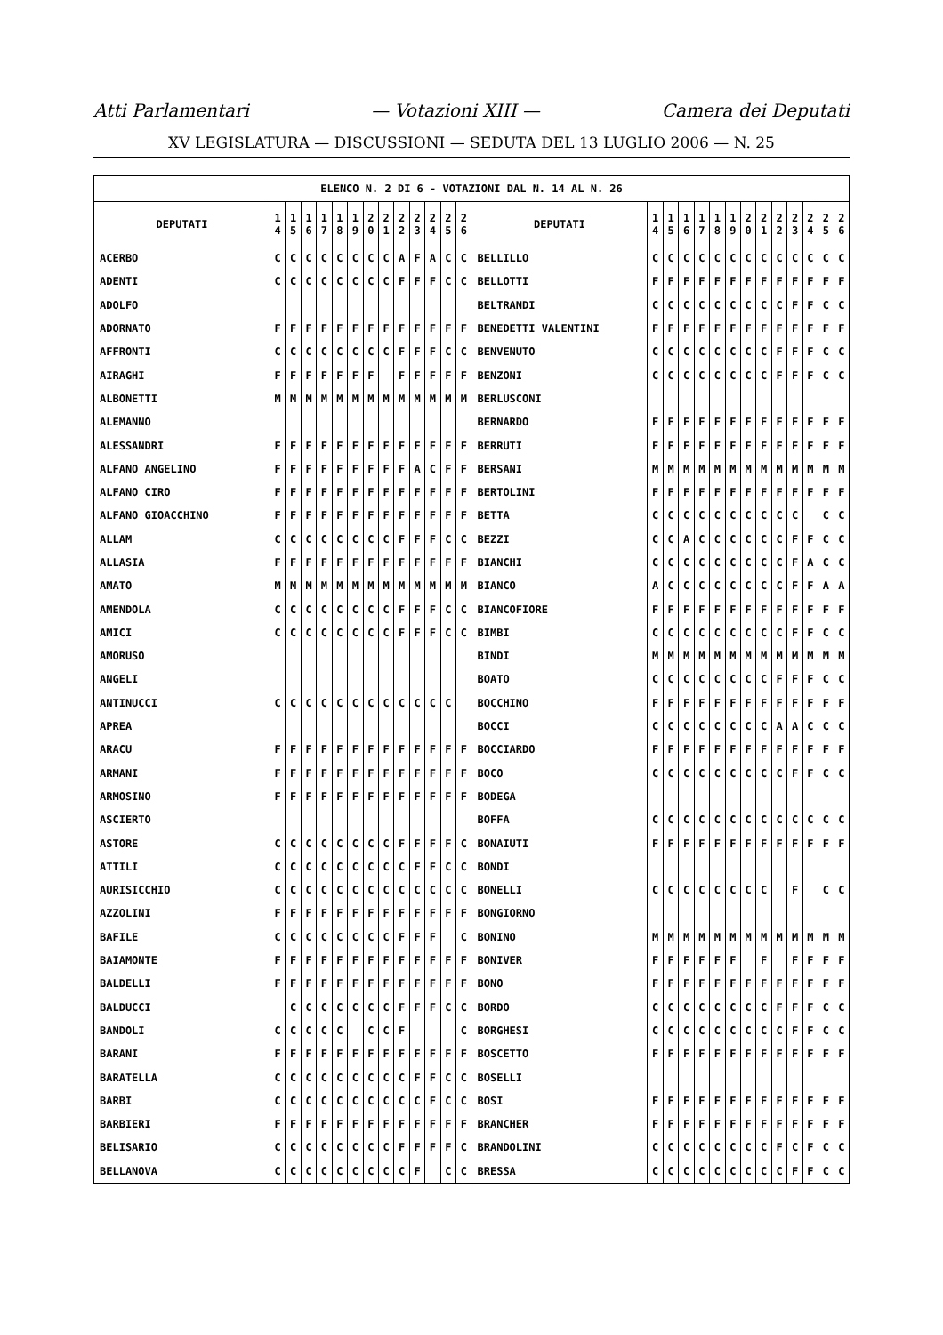Atti Parlamentari — Votazioni XIII — Camera dei Deputati
XV LEGISLATURA — DISCUSSIONI — SEDUTA DEL 13 LUGLIO 2006 — N. 25
| ELENCO N. 2 DI 6 - VOTAZIONI DAL N. 14 AL N. 26 | | | | | | | | | | | | | | | | | | | | | | | | | | | |
| --- | --- | --- | --- | --- | --- | --- | --- | --- | --- | --- | --- | --- | --- | --- | --- | --- | --- | --- | --- | --- | --- | --- | --- | --- | --- | --- | --- |
| DEPUTATI | 1 4 | 1 5 | 1 6 | 1 7 | 1 8 | 1 9 | 2 0 | 2 1 | 2 2 | 2 3 | 2 4 | 2 5 | 2 6 | DEPUTATI | 1 4 | 1 5 | 1 6 | 1 7 | 1 8 | 1 9 | 2 0 | 2 1 | 2 2 | 2 3 | 2 4 | 2 5 | 2 6 |
| ACERBO | C | C | C | C | C | C | C | C | A | F | A | C | C | BELLILLO | C | C | C | C | C | C | C | C | C | C | C | C | C |
| ADENTI | C | C | C | C | C | C | C | C | F | F | F | C | C | BELLOTTI | F | F | F | F | F | F | F | F | F | F | F | F | F |
| ADOLFO | | | | | | | | | | | | | | BELTRANDI | C | C | C | C | C | C | C | C | C | F | F | C | C |
| ADORNATO | F | F | F | F | F | F | F | F | F | F | F | F | F | BENEDETTI VALENTINI | F | F | F | F | F | F | F | F | F | F | F | F | F |
| AFFRONTI | C | C | C | C | C | C | C | C | F | F | F | C | C | BENVENUTO | C | C | C | C | C | C | C | C | F | F | F | C | C |
| AIRAGHI | F | F | F | F | F | F | F | | F | F | F | F | F | BENZONI | C | C | C | C | C | C | C | C | F | F | F | C | C |
| ALBONETTI | M | M | M | M | M | M | M | M | M | M | M | M | M | BERLUSCONI | | | | | | | | | | | | | |
| ALEMANNO | | | | | | | | | | | | | | BERNARDO | F | F | F | F | F | F | F | F | F | F | F | F | F |
| ALESSANDRI | F | F | F | F | F | F | F | F | F | F | F | F | F | BERRUTI | F | F | F | F | F | F | F | F | F | F | F | F | F |
| ALFANO ANGELINO | F | F | F | F | F | F | F | F | F | A | C | F | F | BERSANI | M | M | M | M | M | M | M | M | M | M | M | M | M |
| ALFANO CIRO | F | F | F | F | F | F | F | F | F | F | F | F | F | BERTOLINI | F | F | F | F | F | F | F | F | F | F | F | F | F |
| ALFANO GIOACCHINO | F | F | F | F | F | F | F | F | F | F | F | F | F | BETTA | C | C | C | C | C | C | C | C | C | C | | C | C |
| ALLAM | C | C | C | C | C | C | C | C | F | F | F | C | C | BEZZI | C | C | A | C | C | C | C | C | C | F | F | C | C |
| ALLASIA | F | F | F | F | F | F | F | F | F | F | F | F | F | BIANCHI | C | C | C | C | C | C | C | C | C | F | A | C | C |
| AMATO | M | M | M | M | M | M | M | M | M | M | M | M | M | BIANCO | A | C | C | C | C | C | C | C | C | F | F | A | A |
| AMENDOLA | C | C | C | C | C | C | C | C | F | F | F | C | C | BIANCOFIORE | F | F | F | F | F | F | F | F | F | F | F | F | F |
| AMICI | C | C | C | C | C | C | C | C | F | F | F | C | C | BIMBI | C | C | C | C | C | C | C | C | C | F | F | C | C |
| AMORUSO | | | | | | | | | | | | | | BINDI | M | M | M | M | M | M | M | M | M | M | M | M | M |
| ANGELI | | | | | | | | | | | | | | BOATO | C | C | C | C | C | C | C | C | F | F | F | C | C |
| ANTINUCCI | C | C | C | C | C | C | C | C | C | C | C | C | | BOCCHINO | F | F | F | F | F | F | F | F | F | F | F | F | F |
| APREA | | | | | | | | | | | | | | BOCCI | C | C | C | C | C | C | C | C | A | A | C | C | C |
| ARACU | F | F | F | F | F | F | F | F | F | F | F | F | F | BOCCIARDO | F | F | F | F | F | F | F | F | F | F | F | F | F |
| ARMANI | F | F | F | F | F | F | F | F | F | F | F | F | F | BOCO | C | C | C | C | C | C | C | C | C | F | F | C | C |
| ARMOSINO | F | F | F | F | F | F | F | F | F | F | F | F | F | BODEGA | | | | | | | | | | | | | |
| ASCIERTO | | | | | | | | | | | | | | BOFFA | C | C | C | C | C | C | C | C | C | C | C | C | C |
| ASTORE | C | C | C | C | C | C | C | C | F | F | F | F | C | BONAIUTI | F | F | F | F | F | F | F | F | F | F | F | F | F |
| ATTILI | C | C | C | C | C | C | C | C | C | F | F | C | C | BONDI | | | | | | | | | | | | | |
| AURISICCHIO | C | C | C | C | C | C | C | C | C | C | C | C | C | BONELLI | C | C | C | C | C | C | C | C | | F | | C | C |
| AZZOLINI | F | F | F | F | F | F | F | F | F | F | F | F | F | BONGIORNO | | | | | | | | | | | | | |
| BAFILE | C | C | C | C | C | C | C | C | F | F | F | | C | BONINO | M | M | M | M | M | M | M | M | M | M | M | M | M |
| BAIAMONTE | F | F | F | F | F | F | F | F | F | F | F | F | F | BONIVER | F | F | F | F | F | F | | F | | F | F | F | F |
| BALDELLI | F | F | F | F | F | F | F | F | F | F | F | F | F | BONO | F | F | F | F | F | F | F | F | F | F | F | F | F |
| BALDUCCI | | C | C | C | C | C | C | C | F | F | F | C | C | BORDO | C | C | C | C | C | C | C | C | F | F | F | C | C |
| BANDOLI | C | C | C | C | C | | C | C | F | | | | C | BORGHESI | C | C | C | C | C | C | C | C | C | F | F | C | C |
| BARANI | F | F | F | F | F | F | F | F | F | F | F | F | F | BOSCETTO | F | F | F | F | F | F | F | F | F | F | F | F | F |
| BARATELLA | C | C | C | C | C | C | C | C | C | F | F | C | C | BOSELLI | | | | | | | | | | | | | |
| BARBI | C | C | C | C | C | C | C | C | C | C | F | C | C | BOSI | F | F | F | F | F | F | F | F | F | F | F | F | F |
| BARBIERI | F | F | F | F | F | F | F | F | F | F | F | F | F | BRANCHER | F | F | F | F | F | F | F | F | F | F | F | F | F |
| BELISARIO | C | C | C | C | C | C | C | C | F | F | F | F | C | BRANDOLINI | C | C | C | C | C | C | C | C | F | C | F | C | C |
| BELLANOVA | C | C | C | C | C | C | C | C | C | F | | C | C | BRESSA | C | C | C | C | C | C | C | C | C | F | F | C | C |